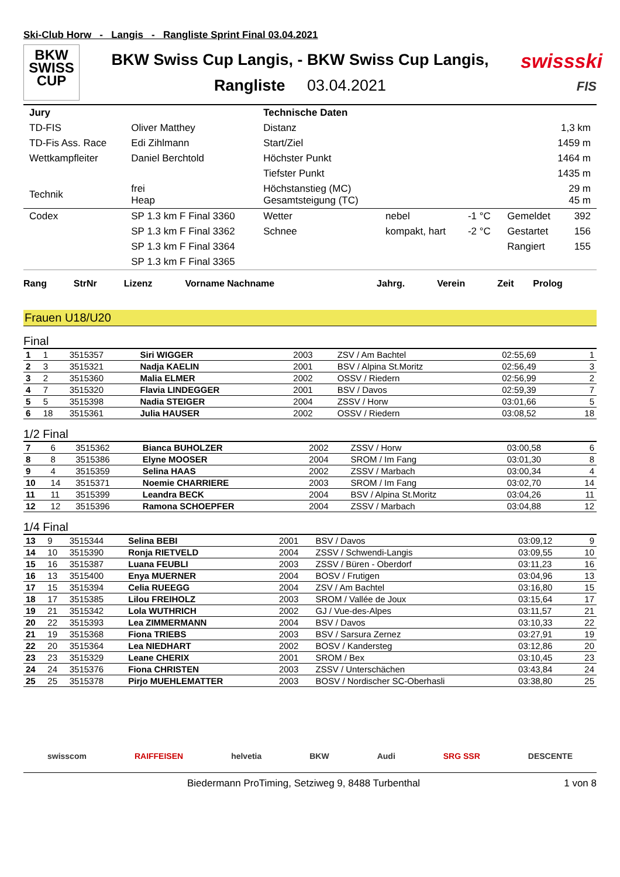Ski-Club Horw - Langis - Rangliste Sprint Final 03.04.2021
BKW
SWISS
CUP
BKW Swiss Cup Langis, - BKW Swiss Cup Langis,
Rangliste 03.04.2021
swissski
FIS
| Jury | | Technische Daten | | | | |
| TD-FIS | Oliver Matthey | Distanz | 1,3 km | | | |
| TD-Fis Ass. Race | Edi Zihlmann | Start/Ziel | 1459 m | | | |
| Wettkampfleiter | Daniel Berchtold | Höchster Punkt | 1464 m | | | |
| | | Tiefster Punkt | 1435 m | | | |
| Technik | frei Heap | Höchstanstieg (MC) Gesamtsteigung (TC) | 29 m 45 m | | | |
| Codex | SP 1.3 km F Final 3360 | Wetter | nebel | -1 °C | Gemeldet | 392 |
| | SP 1.3 km F Final 3362 | Schnee | kompakt, hart | -2 °C | Gestartet | 156 |
| | SP 1.3 km F Final 3364 | | | | Rangiert | 155 |
| | SP 1.3 km F Final 3365 | | | | | |
| Rang | StrNr | Lizenz | Vorname Nachname | Jahrg. | Verein | Zeit | Prolog |
| --- | --- | --- | --- | --- | --- | --- | --- |
Frauen U18/U20
Final
| 1 | 1 | 3515357 | Siri WIGGER | 2003 | ZSV / Am Bachtel | 02:55,69 | 1 |
| 2 | 3 | 3515321 | Nadja KAELIN | 2001 | BSV / Alpina St.Moritz | 02:56,49 | 3 |
| 3 | 2 | 3515360 | Malia ELMER | 2002 | OSSV / Riedern | 02:56,99 | 2 |
| 4 | 7 | 3515320 | Flavia LINDEGGER | 2001 | BSV / Davos | 02:59,39 | 7 |
| 5 | 5 | 3515398 | Nadia STEIGER | 2004 | ZSSV / Horw | 03:01,66 | 5 |
| 6 | 18 | 3515361 | Julia HAUSER | 2002 | OSSV / Riedern | 03:08,52 | 18 |
1/2 Final
| 7 | 6 | 3515362 | Bianca BUHOLZER | 2002 | ZSSV / Horw | 03:00,58 | 6 |
| 8 | 8 | 3515386 | Elyne MOOSER | 2004 | SROM / Im Fang | 03:01,30 | 8 |
| 9 | 4 | 3515359 | Selina HAAS | 2002 | ZSSV / Marbach | 03:00,34 | 4 |
| 10 | 14 | 3515371 | Noemie CHARRIERE | 2003 | SROM / Im Fang | 03:02,70 | 14 |
| 11 | 11 | 3515399 | Leandra BECK | 2004 | BSV / Alpina St.Moritz | 03:04,26 | 11 |
| 12 | 12 | 3515396 | Ramona SCHOEPFER | 2004 | ZSSV / Marbach | 03:04,88 | 12 |
1/4 Final
| 13 | 9 | 3515344 | Selina BEBI | 2001 | BSV / Davos | 03:09,12 | 9 |
| 14 | 10 | 3515390 | Ronja RIETVELD | 2004 | ZSSV / Schwendi-Langis | 03:09,55 | 10 |
| 15 | 16 | 3515387 | Luana FEUBLI | 2003 | ZSSV / Büren - Oberdorf | 03:11,23 | 16 |
| 16 | 13 | 3515400 | Enya MUERNER | 2004 | BOSV / Frutigen | 03:04,96 | 13 |
| 17 | 15 | 3515394 | Celia RUEEGG | 2004 | ZSV / Am Bachtel | 03:16,80 | 15 |
| 18 | 17 | 3515385 | Lilou FREIHOLZ | 2003 | SROM / Vallée de Joux | 03:15,64 | 17 |
| 19 | 21 | 3515342 | Lola WUTHRICH | 2002 | GJ / Vue-des-Alpes | 03:11,57 | 21 |
| 20 | 22 | 3515393 | Lea ZIMMERMANN | 2004 | BSV / Davos | 03:10,33 | 22 |
| 21 | 19 | 3515368 | Fiona TRIEBS | 2003 | BSV / Sarsura Zernez | 03:27,91 | 19 |
| 22 | 20 | 3515364 | Lea NIEDHART | 2002 | BOSV / Kandersteg | 03:12,86 | 20 |
| 23 | 23 | 3515329 | Leane CHERIX | 2001 | SROM / Bex | 03:10,45 | 23 |
| 24 | 24 | 3515376 | Fiona CHRISTEN | 2003 | ZSSV / Unterschächen | 03:43,84 | 24 |
| 25 | 25 | 3515378 | Pirjo MUEHLEMATTER | 2003 | BOSV / Nordischer SC-Oberhasli | 03:38,80 | 25 |
swisscom RAIFFEISEN helvetia BKW Audi SRG SSR DESCENTE
Biedermann ProTiming, Setziweg 9, 8488 Turbenthal 1 von 8